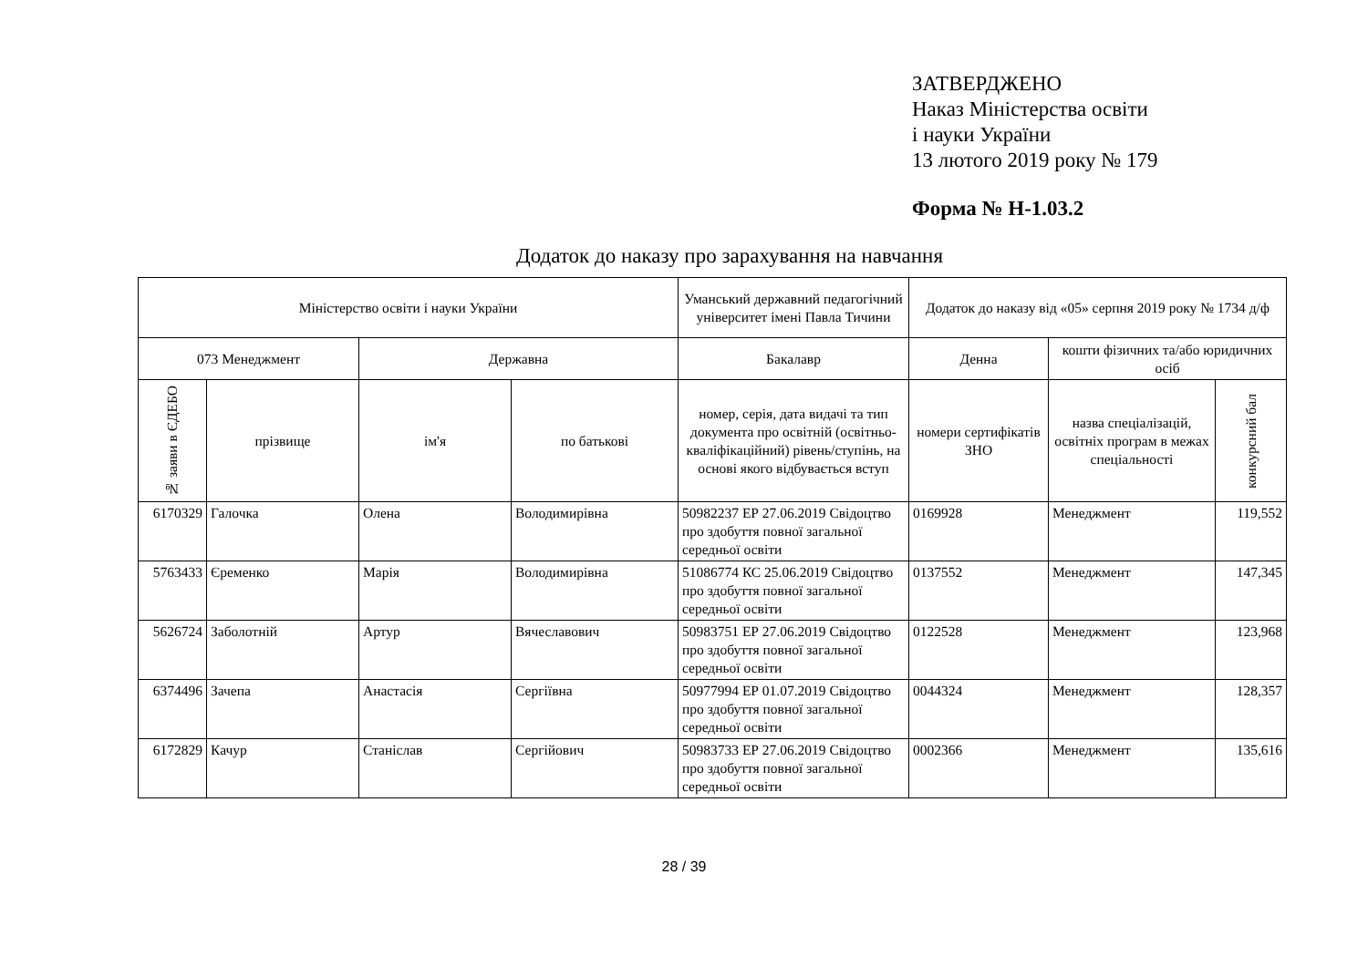ЗАТВЕРДЖЕНО
Наказ Міністерства освіти
і науки України
13 лютого 2019 року № 179
Форма № Н-1.03.2
Додаток до наказу про зарахування на навчання
| Міністерство освіти і науки України | | | | Уманський державний педагогічний університет імені Павла Тичини | Додаток до наказу від «05» серпня 2019 року № 1734 д/ф | | |
| --- | --- | --- | --- | --- | --- | --- | --- |
| 073 Менеджмент | | Державна | | Бакалавр | Денна | кошти фізичних та/або юридичних осіб | |
| № заяви в ЄДЕБО | прізвище | ім'я | по батькові | номер, серія, дата видачі та тип документа про освітній (освітньо-кваліфікаційний) рівень/ступінь, на основі якого відбувається вступ | номери сертифікатів ЗНО | назва спеціалізацій, освітніх програм в межах спеціальності | конкурсний бал |
| 6170329 | Галочка | Олена | Володимирівна | 50982237 ЕР 27.06.2019 Свідоцтво про здобуття повної загальної середньої освіти | 0169928 | Менеджмент | 119,552 |
| 5763433 | Єременко | Марія | Володимирівна | 51086774 КС 25.06.2019 Свідоцтво про здобуття повної загальної середньої освіти | 0137552 | Менеджмент | 147,345 |
| 5626724 | Заболотній | Артур | Вячеславович | 50983751 ЕР 27.06.2019 Свідоцтво про здобуття повної загальної середньої освіти | 0122528 | Менеджмент | 123,968 |
| 6374496 | Зачепа | Анастасія | Сергіївна | 50977994 ЕР 01.07.2019 Свідоцтво про здобуття повної загальної середньої освіти | 0044324 | Менеджмент | 128,357 |
| 6172829 | Качур | Станіслав | Сергійович | 50983733 ЕР 27.06.2019 Свідоцтво про здобуття повної загальної середньої освіти | 0002366 | Менеджмент | 135,616 |
28 / 39